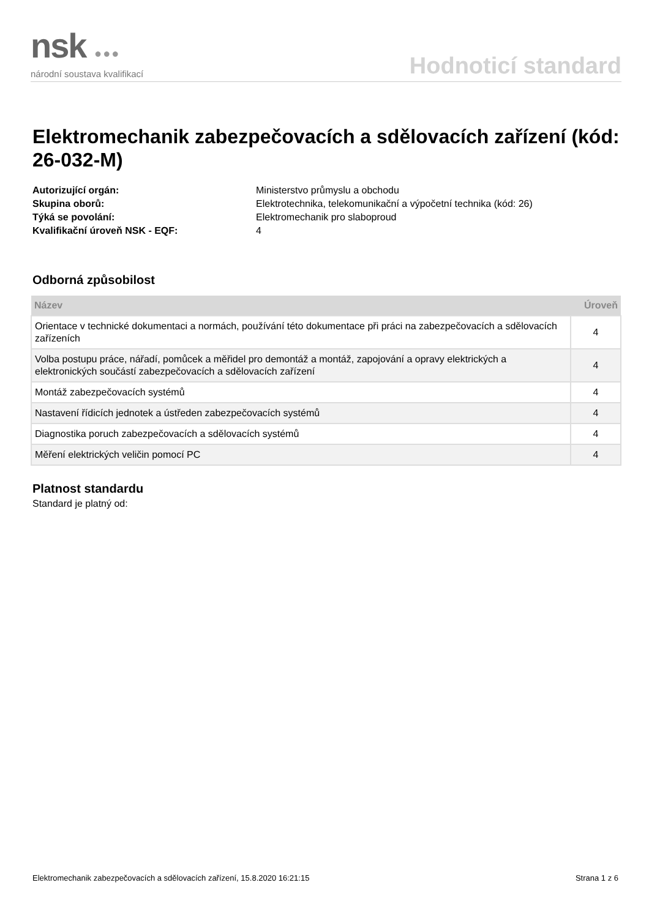nsk ●●●
národní soustava kvalifikací
Hodnoticí standard
Elektromechanik zabezpečovacích a sdělovacích zařízení (kód: 26-032-M)
Autorizující orgán:
Ministerstvo průmyslu a obchodu
Skupina oborů:
Elektrotechnika, telekomunikační a výpočetní technika (kód: 26)
Týká se povolání:
Elektromechanik pro slaboproud
Kvalifikační úroveň NSK - EQF:
4
Odborná způsobilost
| Název | Úroveň |
| --- | --- |
| Orientace v technické dokumentaci a normách, používání této dokumentace při práci na zabezpečovacích a sdělovacích zařízeních | 4 |
| Volba postupu práce, nářadí, pomůcek a měřidel pro demontáž a montáž, zapojování a opravy elektrických a elektronických součástí zabezpečovacích a sdělovacích zařízení | 4 |
| Montáž zabezpečovacích systémů | 4 |
| Nastavení řídicích jednotek a ústředen zabezpečovacích systémů | 4 |
| Diagnostika poruch zabezpečovacích a sdělovacích systémů | 4 |
| Měření elektrických veličin pomocí PC | 4 |
Platnost standardu
Standard je platný od:
Elektromechanik zabezpečovacích a sdělovacích zařízení, 15.8.2020 16:21:15 Strana 1 z 6